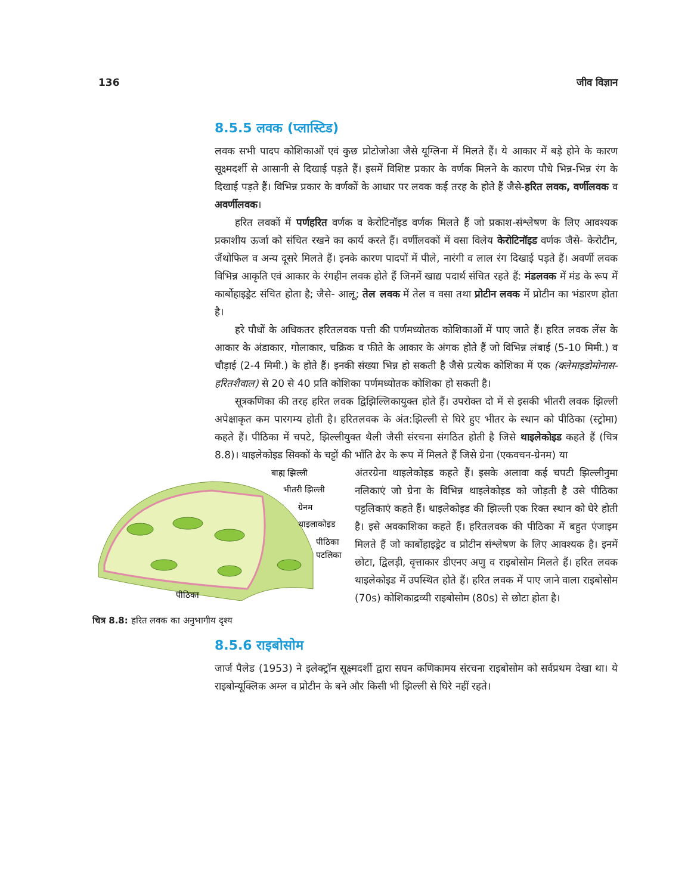136 जीव विज्ञान
8.5.5 लवक (प्लास्टिड)
लवक सभी पादप कोशिकाओं एवं कुछ प्रोटोजोआ जैसे यूग्लिना में मिलते हैं। ये आकार में बड़े होने के कारण सूक्ष्मदर्शी से आसानी से दिखाई पड़ते हैं। इसमें विशिष्ट प्रकार के वर्णक मिलने के कारण पौधे भिन्न-भिन्न रंग के दिखाई पड़ते हैं। विभिन्न प्रकार के वर्णकों के आधार पर लवक कई तरह के होते हैं जैसे-हरित लवक, वर्णीलवक व अवर्णीलवक।
हरित लवकों में पर्णहरित वर्णक व केरोटिनॉइड वर्णक मिलते हैं जो प्रकाश-संश्लेषण के लिए आवश्यक प्रकाशीय ऊर्जा को संचित रखने का कार्य करते हैं। वर्णीलवकों में वसा विलेय केरोटिनॉइड वर्णक जैसे- केरोटीन, जैंथोफिल व अन्य दूसरे मिलते हैं। इनके कारण पादपों में पीले, नारंगी व लाल रंग दिखाई पड़ते हैं। अवर्णी लवक विभिन्न आकृति एवं आकार के रंगहीन लवक होते हैं जिनमें खाद्य पदार्थ संचित रहते हैं: मंडलवक में मंड के रूप में कार्बोहाइड्रेट संचित होता है; जैसे- आलू; तेल लवक में तेल व वसा तथा प्रोटीन लवक में प्रोटीन का भंडारण होता है।
हरे पौधों के अधिकतर हरितलवक पत्ती की पर्णमध्योतक कोशिकाओं में पाए जाते हैं। हरित लवक लेंस के आकार के अंडाकार, गोलाकार, चक्रिक व फीते के आकार के अंगक होते हैं जो विभिन्न लंबाई (5-10 मिमी.) व चौड़ाई (2-4 मिमी.) के होते हैं। इनकी संख्या भिन्न हो सकती है जैसे प्रत्येक कोशिका में एक (क्लेमाइडोमोनास-हरितशैवाल) से 20 से 40 प्रति कोशिका पर्णमध्योतक कोशिका हो सकती है।
सूत्रकणिका की तरह हरित लवक द्विझिल्लिकायुक्त होते हैं। उपरोक्त दो में से इसकी भीतरी लवक झिल्ली अपेक्षाकृत कम पारगम्य होती है। हरितलवक के अंत:झिल्ली से घिरे हुए भीतर के स्थान को पीठिका (स्ट्रोमा) कहते हैं। पीठिका में चपटे, झिल्लीयुक्त थैली जैसी संरचना संगठित होती है जिसे थाइलेकोइड कहते हैं (चित्र 8.8)। थाइलेकोइड सिक्कों के चट्टों की भाँति ढेर के रूप में मिलते हैं जिसे ग्रेना (एकवचन-ग्रेनम) या
बाह्य झिल्ली
भीतरी झिल्ली
ग्रेनम
थाइलाकोइड
पीठिका
पटलिका
पीठिका
चित्र 8.8: हरित लवक का अनुभागीय दृश्य
अंतरग्रेना थाइलेकोइड कहते हैं। इसके अलावा कई चपटी झिल्लीनुमा नलिकाएं जो ग्रेना के विभिन्न थाइलेकोइड को जोड़ती है उसे पीठिका पट्टलिकाएं कहते हैं। थाइलेकोइड की झिल्ली एक रिक्त स्थान को घेरे होती है। इसे अवकाशिका कहते हैं। हरितलवक की पीठिका में बहुत एंजाइम मिलते हैं जो कार्बोहाइड्रेट व प्रोटीन संश्लेषण के लिए आवश्यक है। इनमें छोटा, द्विलड़ी, वृत्ताकार डीएनए अणु व राइबोसोम मिलते हैं। हरित लवक थाइलेकोइड में उपस्थित होते हैं। हरित लवक में पाए जाने वाला राइबोसोम (70s) कोशिकाद्रव्यी राइबोसोम (80s) से छोटा होता है।
8.5.6 राइबोसोम
जार्ज पैलेड (1953) ने इलेक्ट्रॉन सूक्ष्मदर्शी द्वारा सघन कणिकामय संरचना राइबोसोम को सर्वप्रथम देखा था। ये राइबोन्यूक्लिक अम्ल व प्रोटीन के बने और किसी भी झिल्ली से घिरे नहीं रहते।